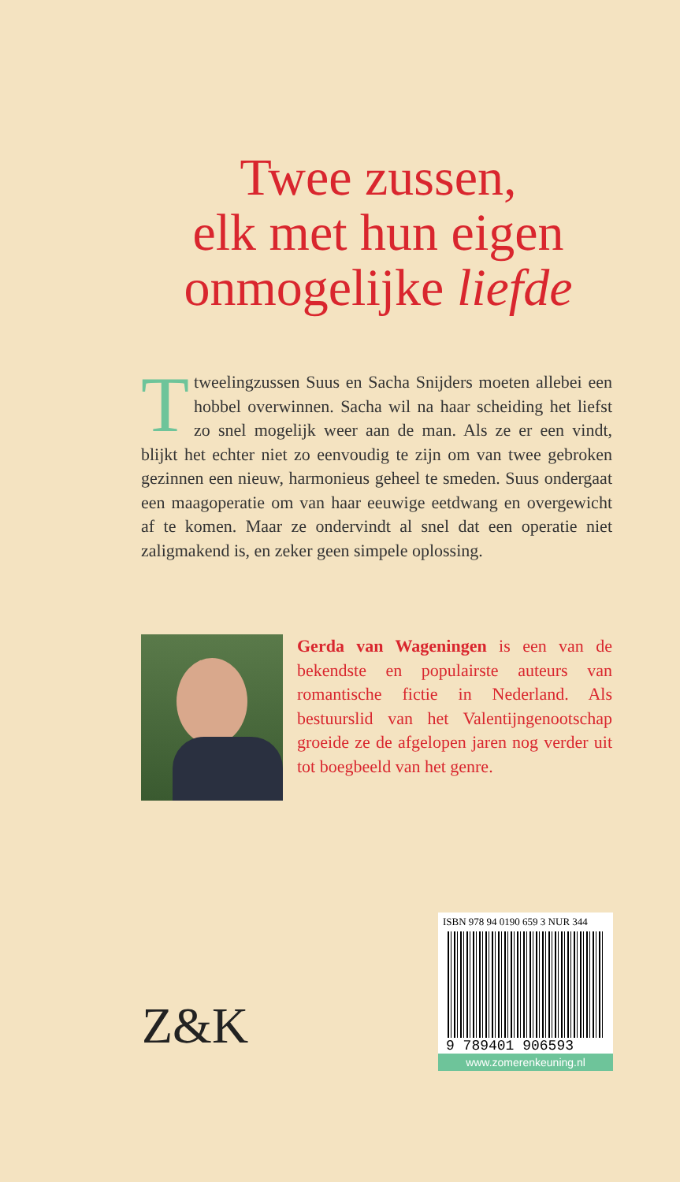Twee zussen,
elk met hun eigen
onmogelijke liefde
Ttweelingzussen Suus en Sacha Snijders moeten allebei een hobbel overwinnen. Sacha wil na haar scheiding het liefst zo snel mogelijk weer aan de man. Als ze er een vindt, blijkt het echter niet zo eenvoudig te zijn om van twee gebroken gezinnen een nieuw, harmonieus geheel te smeden. Suus ondergaat een maagoperatie om van haar eeuwige eetdwang en overgewicht af te komen. Maar ze ondervindt al snel dat een operatie niet zaligmakend is, en zeker geen simpele oplossing.
Gerda van Wageningen is een van de bekendste en populairste auteurs van romantische fictie in Nederland. Als bestuurslid van het Valentijngenootschap groeide ze de afgelopen jaren nog verder uit tot boegbeeld van het genre.
Z&K
ISBN 978 94 0190 659 3 NUR 344
9 789401 906593
www.zomerenkeuning.nl